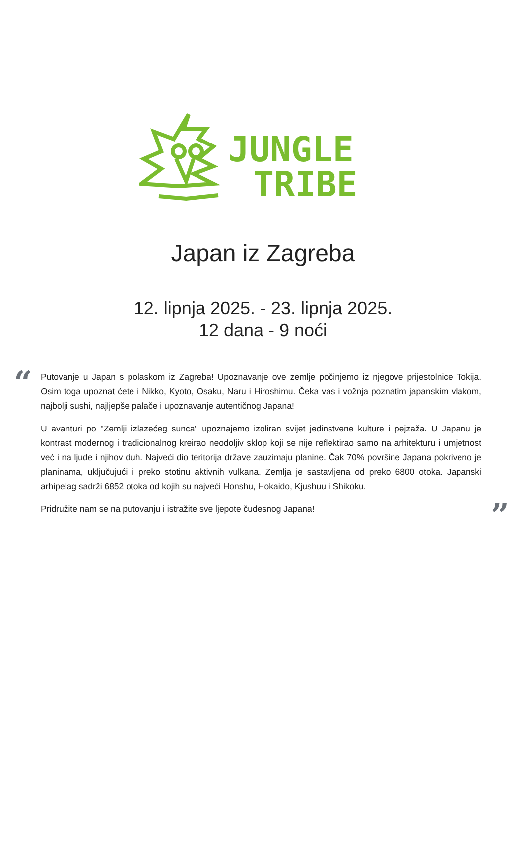JUNGLE
TRIBE
Japan iz Zagreba
12. lipnja 2025. - 23. lipnja 2025.
12 dana - 9 noći
“
Putovanje u Japan s polaskom iz Zagreba! Upoznavanje ove zemlje počinjemo iz njegove prijestolnice Tokija. Osim toga upoznat ćete i Nikko, Kyoto, Osaku, Naru i Hiroshimu. Čeka vas i vožnja poznatim japanskim vlakom, najbolji sushi, najljepše palače i upoznavanje autentičnog Japana!
U avanturi po "Zemlji izlazećeg sunca" upoznajemo izoliran svijet jedinstvene kulture i pejzaža. U Japanu je kontrast modernog i tradicionalnog kreirao neodoljiv sklop koji se nije reflektirao samo na arhitekturu i umjetnost već i na ljude i njihov duh. Najveći dio teritorija države zauzimaju planine. Čak 70% površine Japana pokriveno je planinama, uključujući i preko stotinu aktivnih vulkana. Zemlja je sastavljena od preko 6800 otoka. Japanski arhipelag sadrži 6852 otoka od kojih su najveći Honshu, Hokaido, Kjushuu i Shikoku.
Pridružite nam se na putovanju i istražite sve ljepote čudesnog Japana!
”